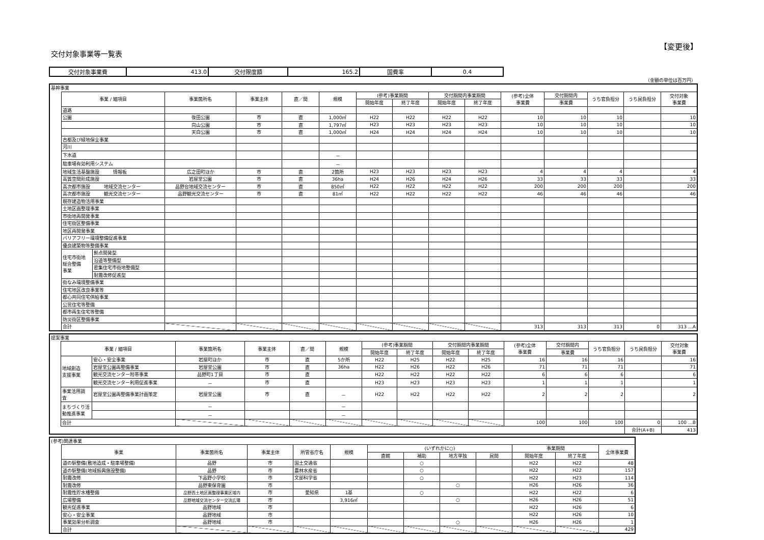交付対象事業等一覧表
【変更後】
| 交付対象事業費 | 413.0 | 交付限度額 | 165.2 | 国費率 | 0.4 |
（金額の単位は百万円）
| 基幹事業 | | | | | | | | | | | | | | | |
| | 事業 / 細項目 | | 事業箇所名 | 事業主体 | 直／間 | 規模 | (参考)事業期間 | | 交付期間内事業期間 | | (参考)全体 事業費 | 交付期間内 | うち官負担分 | うち民負担分 | 交付対象 事業費 |
| | | | | | | | 開始年度 | 終了年度 | 開始年度 | 終了年度 | | 事業費 | | | |
| | 道路 | | | | | | | | | | | | | | |
| | 公園 | | 後田公園 | 市 | 直 | 1,000㎡ | H22 | H22 | H22 | H22 | 10 | 10 | 10 | | 10 |
| | | | 向山公園 | 市 | 直 | 1,797㎡ | H23 | H23 | H23 | H23 | 10 | 10 | 10 | | 10 |
| | | | 天白公園 | 市 | 直 | 1,000㎡ | H24 | H24 | H24 | H24 | 10 | 10 | 10 | | 10 |
| | 古都及び緑地保全事業 | | | | | | | | | | | | | | |
| | 河川 | | | | | | | | | | | | | | |
| | 下水道 | | | | | － | | | | | | | | | |
| | 駐車場有効利用システム | | | | | － | | | | | | | | | |
| | 地域生活基盤施設 情報板 | | 広之田町ほか | 市 | 直 | 2箇所 | H23 | H23 | H23 | H23 | 4 | 4 | 4 | | 4 |
| | 高質空間形成施設 | | 岩屋堂公園 | 市 | 直 | 36ha | H24 | H26 | H24 | H26 | 33 | 33 | 33 | | 33 |
| | 高次都市施設 地域交流センター | | 品野台地域交流センター | 市 | 直 | 850㎡ | H22 | H22 | H22 | H22 | 200 | 200 | 200 | | 200 |
| | 高次都市施設 観光交流センター | | 品野観光交流センター | 市 | 直 | 81㎡ | H22 | H22 | H22 | H22 | 46 | 46 | 46 | | 46 |
| | 既存建造物活用事業 | | | | | | | | | | | | | | |
| | 土地区画整理事業 | | | | | | | | | | | | | | |
| | 市街地再開発事業 | | | | | | | | | | | | | | |
| | 住宅街区整備事業 | | | | | | | | | | | | | | |
| | 地区再開発事業 | | | | | | | | | | | | | | |
| | バリアフリー環境整備促進事業 | | | | | | | | | | | | | | |
| | 優良建築物等整備事業 | | | | | | | | | | | | | | |
| | 住宅市街地 総合整備 事業 | 拠点開発型 | | | | | | | | | | | | | |
| | | 沿道等整備型 | | | | | | | | | | | | | |
| | | 密集住宅市街地整備型 | | | | | | | | | | | | | |
| | | 耐震改修促進型 | | | | | | | | | | | | | |
| | 街なみ環境整備事業 | | | | | | | | | | | | | | |
| | 住宅地区改良事業等 | | | | | | | | | | | | | | |
| | 都心共同住宅供給事業 | | | | | | | | | | | | | | |
| | 公営住宅等整備 | | | | | | | | | | | | | | |
| | 都市再生住宅等整備 | | | | | | | | | | | | | | |
| | 防災街区整備事業 | | | | | | | | | | | | | | |
| | 合計 | | | | | | | | | | 313 | 313 | 313 | 0 | 313 …A |
| 提案事業 | | | | | | | | | | | | | | | |
| | 事業 / 細項目 | | 事業箇所名 | 事業主体 | 直／間 | 規模 | (参考)事業期間 | | 交付期間内事業期間 | | (参考)全体 事業費 | 交付期間内 | うち官負担分 | うち民負担分 | 交付対象 事業費 |
| | | | | | | | 開始年度 | 終了年度 | 開始年度 | 終了年度 | | 事業費 | | | |
| | 地域創造 支援事業 | 安心・安全事業 | 岩屋町ほか | 市 | 直 | 5か所 | H22 | H25 | H22 | H25 | 16 | 16 | 16 | | 16 |
| | | 岩屋堂公園再整備事業 | 岩屋堂公園 | 市 | 直 | 36ha | H22 | H26 | H22 | H26 | 71 | 71 | 71 | | 71 |
| | | 観光交流センター附帯事業 | 品野町1丁目 | 市 | 直 | | H22 | H22 | H22 | H22 | 6 | 6 | 6 | | 6 |
| | | 観光交流センター利用促進事業 | － | 市 | 直 | | H23 | H23 | H23 | H23 | 1 | 1 | 1 | | 1 |
| | 事業活用調 査 | 岩屋堂公園再整備事業計画策定 | 岩屋堂公園 | 市 | 直 | － | H22 | H22 | H22 | H22 | 2 | 2 | 2 | | 2 |
| | まちづくり活 動推進事業 | | － | | | － | | | | | | | | | |
| | | | － | | | － | | | | | | | | | |
| | 合計 | | | | | | | | | | 100 | 100 | 100 | 0 | 100 …B |
| | | | | | | | | | | | | | | 合計(A+B) | 413 |
| (参考)関連事業 | | | | | | | | | | | | |
| | 事業 | 事業箇所名 | 事業主体 | 所管省庁名 | 規模 | (いずれかに○) | | | | 事業期間 | | 全体事業費 |
| | | | | | | 直轄 | 補助 | 地方単独 | 民間 | 開始年度 | 終了年度 | |
| | 道の駅整備(敷地造成・駐車場整備) | 品野 | 市 | 国土交通省 | | | ○ | | | H22 | H22 | 48 |
| | 道の駅整備(地域振興施設整備) | 品野 | 市 | 農林水産省 | | | ○ | | | H22 | H22 | 157 |
| | 耐震改修 | 下品野小学校 | 市 | 文部科学省 | | | ○ | | | H22 | H23 | 114 |
| | 耐震改修 | 品野東保育園 | 市 | | | | | ○ | | H26 | H26 | 36 |
| | 耐震性貯水槽整備 | 品野西土地区画整理事業区域内 | 市 | 愛知県 | 1基 | | ○ | | | H22 | H22 | 6 |
| | 広場整備 | 品野地域交流センター交流広場 | 市 | | 3,916㎡ | | | ○ | | H26 | H26 | 51 |
| | 観光促進事業 | 品野地域 | 市 | | | | | | | H22 | H26 | 6 |
| | 安心・安全事業 | 品野地域 | 市 | | | | | | | H22 | H26 | 10 |
| | 事業効果分析調査 | 品野地域 | 市 | | | | | ○ | | H26 | H26 | 1 |
| | 合計 | | | | | | | | | | | 429 |